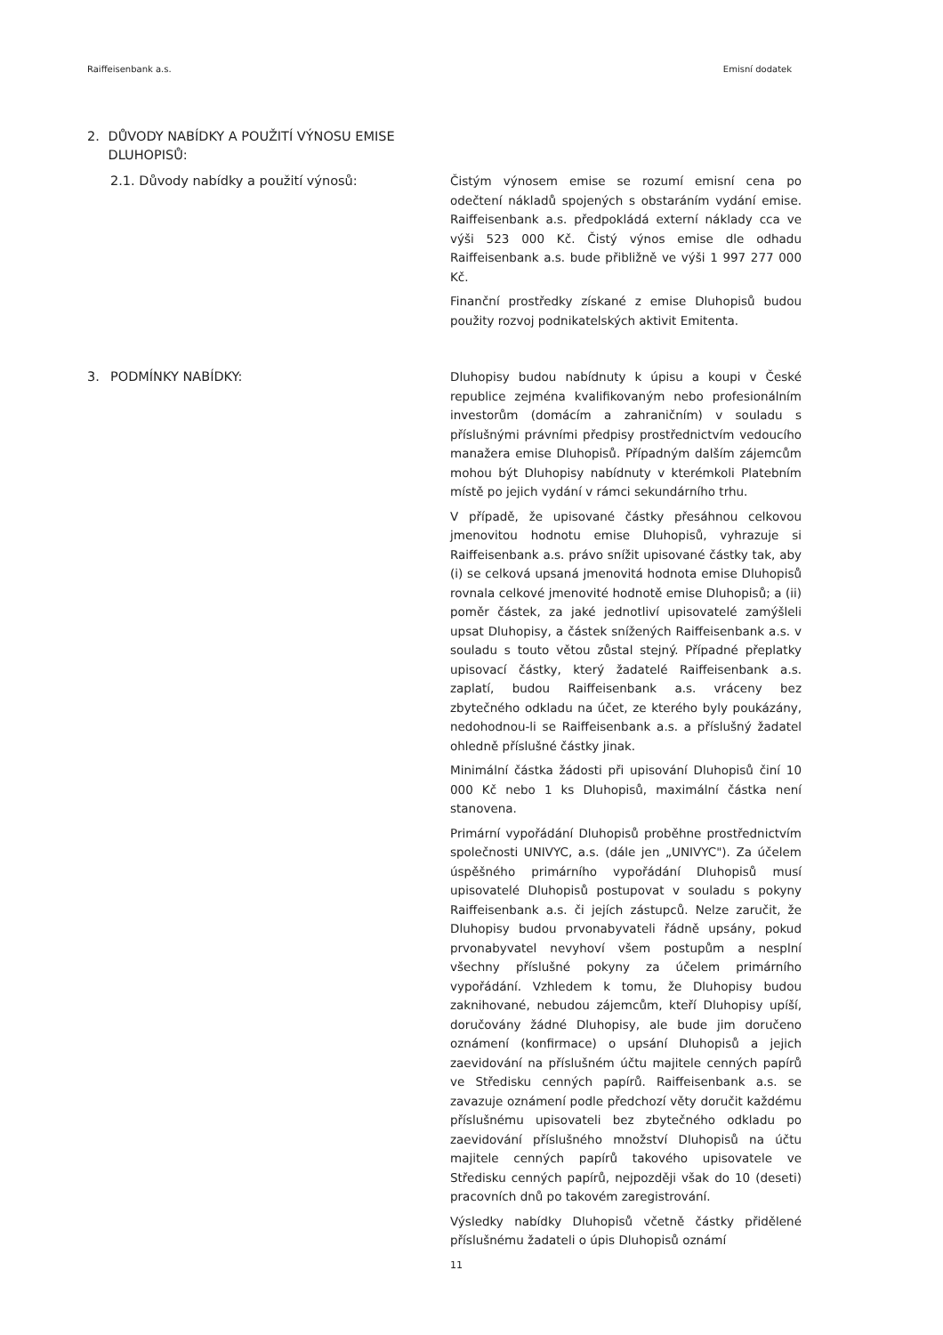Raiffeisenbank a.s. Emisní dodatek
2. DŮVODY NABÍDKY A POUŽITÍ VÝNOSU EMISE DLUHOPISŮ:
2.1. Důvody nabídky a použití výnosů:
Čistým výnosem emise se rozumí emisní cena po odečtení nákladů spojených s obstaráním vydání emise. Raiffeisenbank a.s. předpokládá externí náklady cca ve výši 523 000 Kč. Čistý výnos emise dle odhadu Raiffeisenbank a.s. bude přibližně ve výši 1 997 277 000 Kč.
Finanční prostředky získané z emise Dluhopisů budou použity rozvoj podnikatelských aktivit Emitenta.
3. PODMÍNKY NABÍDKY:
Dluhopisy budou nabídnuty k úpisu a koupi v České republice zejména kvalifikovaným nebo profesionálním investorům (domácím a zahraničním) v souladu s příslušnými právními předpisy prostřednictvím vedoucího manažera emise Dluhopisů. Případným dalším zájemcům mohou být Dluhopisy nabídnuty v kterémkoli Platebním místě po jejich vydání v rámci sekundárního trhu.
V případě, že upisované částky přesáhnou celkovou jmenovitou hodnotu emise Dluhopisů, vyhrazuje si Raiffeisenbank a.s. právo snížit upisované částky tak, aby (i) se celková upsaná jmenovitá hodnota emise Dluhopisů rovnala celkové jmenovité hodnotě emise Dluhopisů; a (ii) poměr částek, za jaké jednotliví upisovatelé zamýšleli upsat Dluhopisy, a částek snížených Raiffeisenbank a.s. v souladu s touto větou zůstal stejný. Případné přeplatky upisovací částky, který žadatelé Raiffeisenbank a.s. zaplatí, budou Raiffeisenbank a.s. vráceny bez zbytečného odkladu na účet, ze kterého byly poukázány, nedohodnou-li se Raiffeisenbank a.s. a příslušný žadatel ohledně příslušné částky jinak.
Minimální částka žádosti při upisování Dluhopisů činí 10 000 Kč nebo 1 ks Dluhopisů, maximální částka není stanovena.
Primární vypořádání Dluhopisů proběhne prostřednictvím společnosti UNIVYC, a.s. (dále jen „UNIVYC"). Za účelem úspěšného primárního vypořádání Dluhopisů musí upisovatelé Dluhopisů postupovat v souladu s pokyny Raiffeisenbank a.s. či jejích zástupců. Nelze zaručit, že Dluhopisy budou prvonabyvateli řádně upsány, pokud prvonabyvatel nevyhoví všem postupům a nesplní všechny příslušné pokyny za účelem primárního vypořádání. Vzhledem k tomu, že Dluhopisy budou zaknihované, nebudou zájemcům, kteří Dluhopisy upíší, doručovány žádné Dluhopisy, ale bude jim doručeno oznámení (konfirmace) o upsání Dluhopisů a jejich zaevidování na příslušném účtu majitele cenných papírů ve Středisku cenných papírů. Raiffeisenbank a.s. se zavazuje oznámení podle předchozí věty doručit každému příslušnému upisovateli bez zbytečného odkladu po zaevidování příslušného množství Dluhopisů na účtu majitele cenných papírů takového upisovatele ve Středisku cenných papírů, nejpozději však do 10 (deseti) pracovních dnů po takovém zaregistrování.
Výsledky nabídky Dluhopisů včetně částky přidělené příslušnému žadateli o úpis Dluhopisů oznámí
11